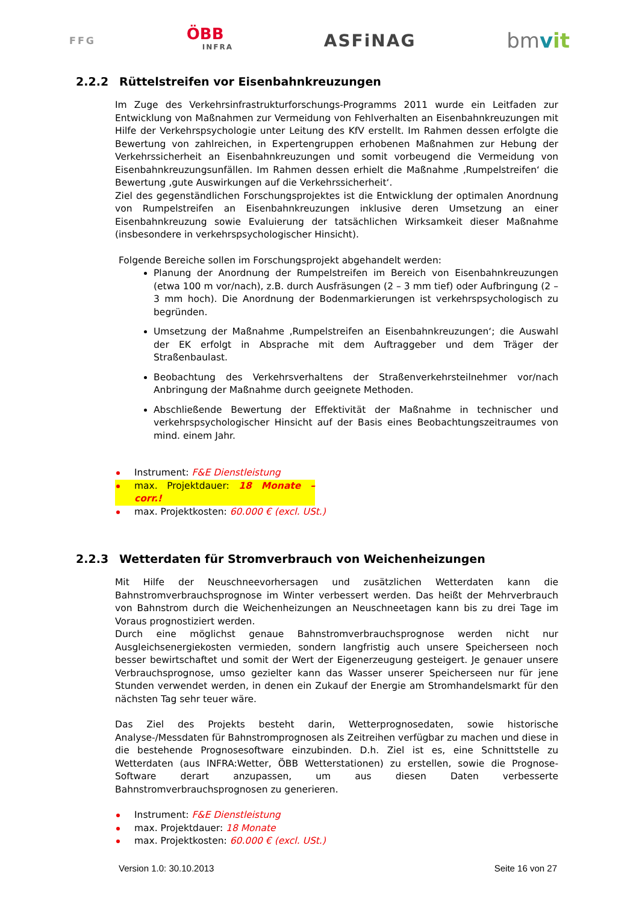FFG
ÖBB
INFRA
ASFiNAG
bmvit
2.2.2 Rüttelstreifen vor Eisenbahnkreuzungen
Im Zuge des Verkehrsinfrastrukturforschungs-Programms 2011 wurde ein Leitfaden zur Entwicklung von Maßnahmen zur Vermeidung von Fehlverhalten an Eisenbahnkreuzungen mit Hilfe der Verkehrspsychologie unter Leitung des KfV erstellt. Im Rahmen dessen erfolgte die Bewertung von zahlreichen, in Expertengruppen erhobenen Maßnahmen zur Hebung der Verkehrssicherheit an Eisenbahnkreuzungen und somit vorbeugend die Vermeidung von Eisenbahnkreuzungsunfällen. Im Rahmen dessen erhielt die Maßnahme ‚Rumpelstreifen‘ die Bewertung ‚gute Auswirkungen auf die Verkehrssicherheit‘.
Ziel des gegenständlichen Forschungsprojektes ist die Entwicklung der optimalen Anordnung von Rumpelstreifen an Eisenbahnkreuzungen inklusive deren Umsetzung an einer Eisenbahnkreuzung sowie Evaluierung der tatsächlichen Wirksamkeit dieser Maßnahme (insbesondere in verkehrspsychologischer Hinsicht).
Folgende Bereiche sollen im Forschungsprojekt abgehandelt werden:
Planung der Anordnung der Rumpelstreifen im Bereich von Eisenbahnkreuzungen (etwa 100 m vor/nach), z.B. durch Ausfräsungen (2 – 3 mm tief) oder Aufbringung (2 – 3 mm hoch). Die Anordnung der Bodenmarkierungen ist verkehrspsychologisch zu begründen.
Umsetzung der Maßnahme ‚Rumpelstreifen an Eisenbahnkreuzungen‘; die Auswahl der EK erfolgt in Absprache mit dem Auftraggeber und dem Träger der Straßenbaulast.
Beobachtung des Verkehrsverhaltens der Straßenverkehrsteilnehmer vor/nach Anbringung der Maßnahme durch geeignete Methoden.
Abschließende Bewertung der Effektivität der Maßnahme in technischer und verkehrspsychologischer Hinsicht auf der Basis eines Beobachtungszeitraumes von mind. einem Jahr.
Instrument: F&E Dienstleistung
max. Projektdauer: 18 Monate – corr.!
max. Projektkosten: 60.000 € (excl. USt.)
2.2.3 Wetterdaten für Stromverbrauch von Weichenheizungen
Mit Hilfe der Neuschneevorhersagen und zusätzlichen Wetterdaten kann die Bahnstromverbrauchsprognose im Winter verbessert werden. Das heißt der Mehrverbrauch von Bahnstrom durch die Weichenheizungen an Neuschneetagen kann bis zu drei Tage im Voraus prognostiziert werden.
Durch eine möglichst genaue Bahnstromverbrauchsprognose werden nicht nur Ausgleichsenergiekosten vermieden, sondern langfristig auch unsere Speicherseen noch besser bewirtschaftet und somit der Wert der Eigenerzeugung gesteigert. Je genauer unsere Verbrauchsprognose, umso gezielter kann das Wasser unserer Speicherseen nur für jene Stunden verwendet werden, in denen ein Zukauf der Energie am Stromhandelsmarkt für den nächsten Tag sehr teuer wäre.
Das Ziel des Projekts besteht darin, Wetterprognosedaten, sowie historische Analyse-/Messdaten für Bahnstromprognosen als Zeitreihen verfügbar zu machen und diese in die bestehende Prognosesoftware einzubinden. D.h. Ziel ist es, eine Schnittstelle zu Wetterdaten (aus INFRA:Wetter, ÖBB Wetterstationen) zu erstellen, sowie die Prognose-Software derart anzupassen, um aus diesen Daten verbesserte Bahnstromverbrauchsprognosen zu generieren.
Instrument: F&E Dienstleistung
max. Projektdauer: 18 Monate
max. Projektkosten: 60.000 € (excl. USt.)
Version 1.0: 30.10.2013 Seite 16 von 27